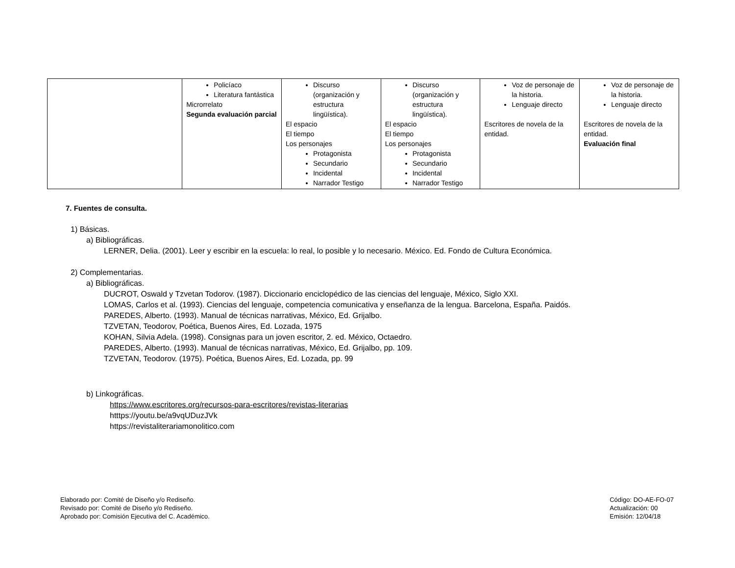| | Policíaco Literatura fantástica Microrrelato Segunda evaluación parcial | Discurso (organización y estructura lingüística). El espacio El tiempo Los personajes Protagonista Secundario Incidental Narrador Testigo | Discurso (organización y estructura lingüística). El espacio El tiempo Los personajes Protagonista Secundario Incidental Narrador Testigo | Voz de personaje de la historia. Lenguaje directo Escritores de novela de la entidad. | Voz de personaje de la historia. Lenguaje directo Escritores de novela de la entidad. Evaluación final |
7. Fuentes de consulta.
1) Básicas.
a) Bibliográficas.
LERNER, Delia. (2001). Leer y escribir en la escuela: lo real, lo posible y lo necesario. México. Ed. Fondo de Cultura Económica.
2) Complementarias.
a) Bibliográficas.
DUCROT, Oswald y Tzvetan Todorov. (1987). Diccionario enciclopédico de las ciencias del lenguaje, México, Siglo XXI.
LOMAS, Carlos et al. (1993). Ciencias del lenguaje, competencia comunicativa y enseñanza de la lengua. Barcelona, España. Paidós.
PAREDES, Alberto. (1993). Manual de técnicas narrativas, México, Ed. Grijalbo.
TZVETAN, Teodorov, Poética, Buenos Aires, Ed. Lozada, 1975
KOHAN, Silvia Adela. (1998). Consignas para un joven escritor, 2. ed. México, Octaedro.
PAREDES, Alberto. (1993). Manual de técnicas narrativas, México, Ed. Grijalbo, pp. 109.
TZVETAN, Teodorov. (1975). Poética, Buenos Aires, Ed. Lozada, pp. 99
b) Linkográficas.
https://www.escritores.org/recursos-para-escritores/revistas-literarias
htttps://youtu.be/a9vqUDuzJVk
https://revistaliterariamonolitico.com
Elaborado por: Comité de Diseño y/o Rediseño.
Revisado por: Comité de Diseño y/o Rediseño.
Aprobado por: Comisión Ejecutiva del C. Académico.
Código: DO-AE-FO-07
Actualización: 00
Emisión: 12/04/18